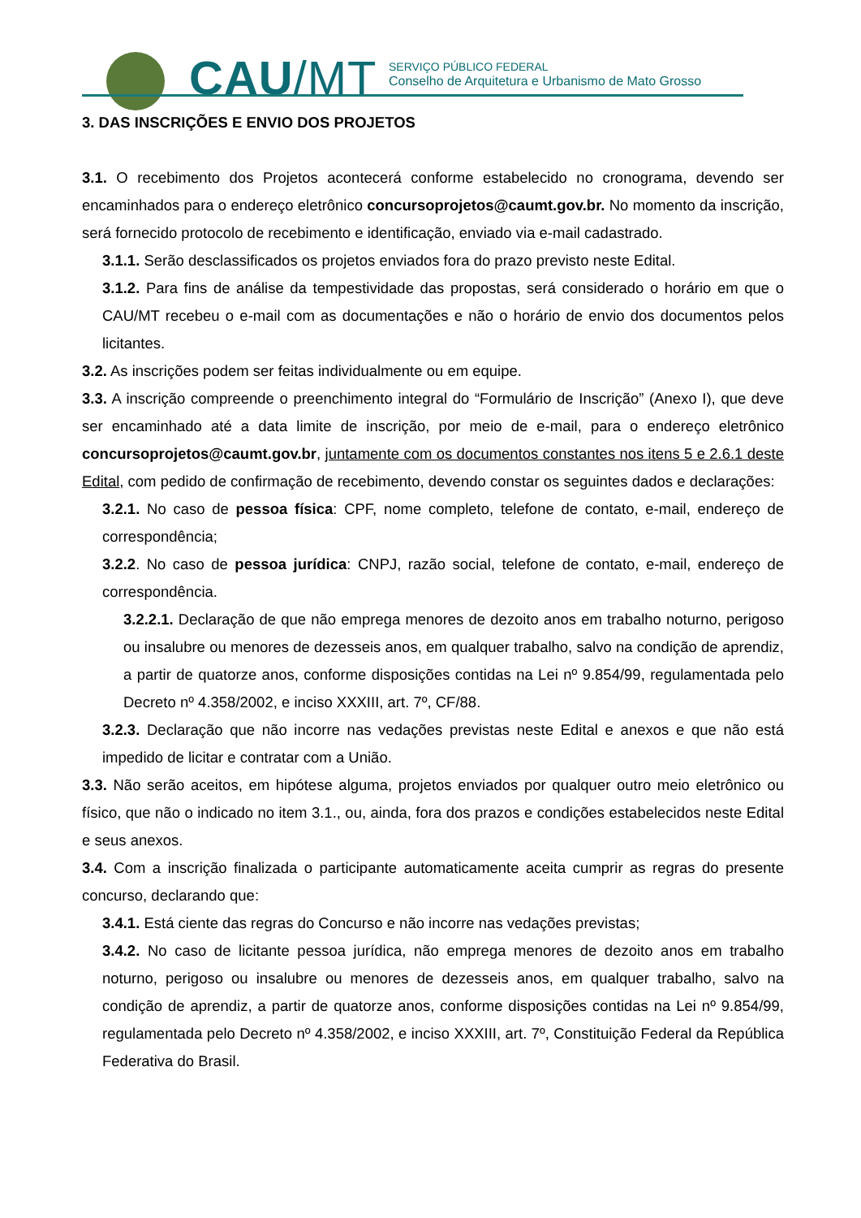CAU/MT
SERVIÇO PÚBLICO FEDERAL
Conselho de Arquitetura e Urbanismo de Mato Grosso
3. DAS INSCRIÇÕES E ENVIO DOS PROJETOS
3.1. O recebimento dos Projetos acontecerá conforme estabelecido no cronograma, devendo ser encaminhados para o endereço eletrônico concursoprojetos@caumt.gov.br. No momento da inscrição, será fornecido protocolo de recebimento e identificação, enviado via e-mail cadastrado.
3.1.1. Serão desclassificados os projetos enviados fora do prazo previsto neste Edital.
3.1.2. Para fins de análise da tempestividade das propostas, será considerado o horário em que o CAU/MT recebeu o e-mail com as documentações e não o horário de envio dos documentos pelos licitantes.
3.2. As inscrições podem ser feitas individualmente ou em equipe.
3.3. A inscrição compreende o preenchimento integral do “Formulário de Inscrição” (Anexo I), que deve ser encaminhado até a data limite de inscrição, por meio de e-mail, para o endereço eletrônico concursoprojetos@caumt.gov.br, juntamente com os documentos constantes nos itens 5 e 2.6.1 deste Edital, com pedido de confirmação de recebimento, devendo constar os seguintes dados e declarações:
3.2.1. No caso de pessoa física: CPF, nome completo, telefone de contato, e-mail, endereço de correspondência;
3.2.2. No caso de pessoa jurídica: CNPJ, razão social, telefone de contato, e-mail, endereço de correspondência.
3.2.2.1. Declaração de que não emprega menores de dezoito anos em trabalho noturno, perigoso ou insalubre ou menores de dezesseis anos, em qualquer trabalho, salvo na condição de aprendiz, a partir de quatorze anos, conforme disposições contidas na Lei nº 9.854/99, regulamentada pelo Decreto nº 4.358/2002, e inciso XXXIII, art. 7º, CF/88.
3.2.3. Declaração que não incorre nas vedações previstas neste Edital e anexos e que não está impedido de licitar e contratar com a União.
3.3. Não serão aceitos, em hipótese alguma, projetos enviados por qualquer outro meio eletrônico ou físico, que não o indicado no item 3.1., ou, ainda, fora dos prazos e condições estabelecidos neste Edital e seus anexos.
3.4. Com a inscrição finalizada o participante automaticamente aceita cumprir as regras do presente concurso, declarando que:
3.4.1. Está ciente das regras do Concurso e não incorre nas vedações previstas;
3.4.2. No caso de licitante pessoa jurídica, não emprega menores de dezoito anos em trabalho noturno, perigoso ou insalubre ou menores de dezesseis anos, em qualquer trabalho, salvo na condição de aprendiz, a partir de quatorze anos, conforme disposições contidas na Lei nº 9.854/99, regulamentada pelo Decreto nº 4.358/2002, e inciso XXXIII, art. 7º, Constituição Federal da República Federativa do Brasil.